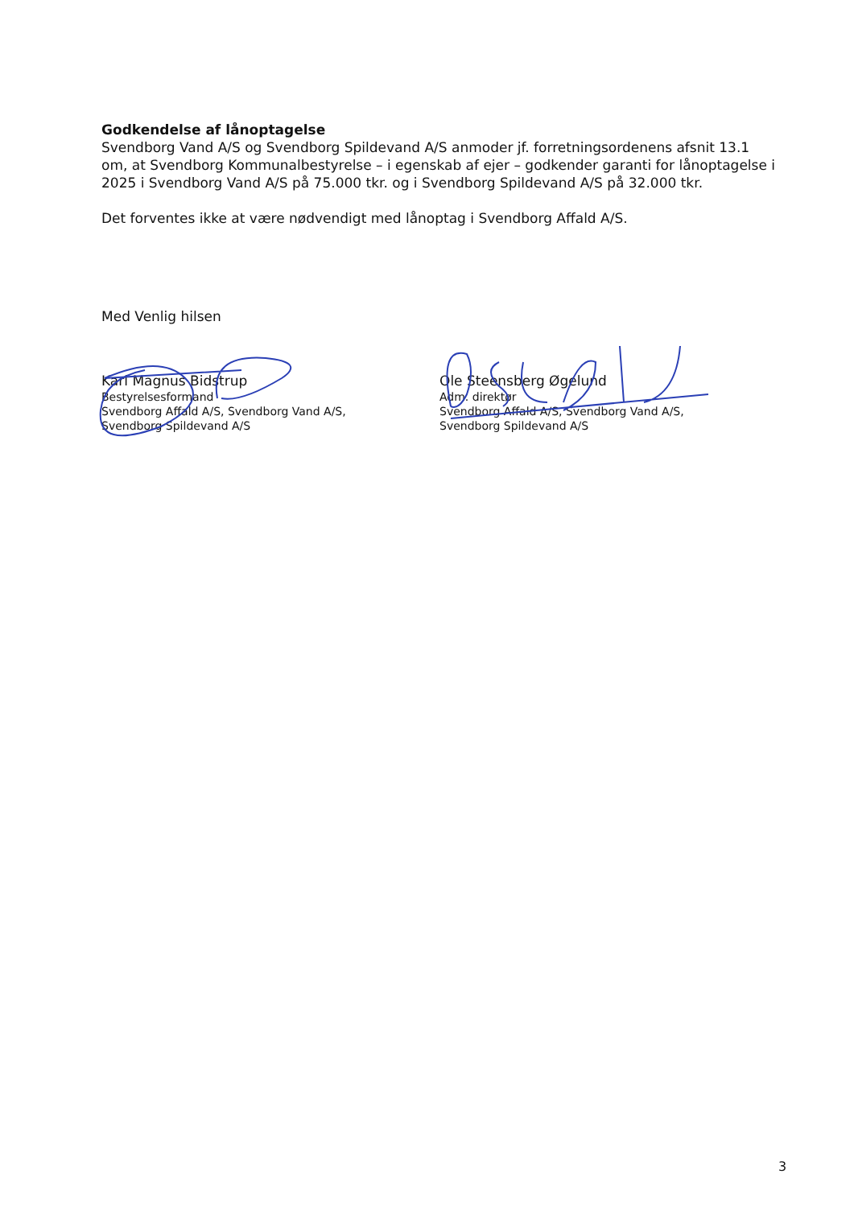Godkendelse af lånoptagelse
Svendborg Vand A/S og Svendborg Spildevand A/S anmoder jf. forretningsordenens afsnit 13.1 om, at Svendborg Kommunalbestyrelse – i egenskab af ejer – godkender garanti for lånoptagelse i 2025 i Svendborg Vand A/S på 75.000 tkr. og i Svendborg Spildevand A/S på 32.000 tkr.
Det forventes ikke at være nødvendigt med lånoptag i Svendborg Affald A/S.
Med Venlig hilsen
Karl Magnus Bidstrup
Bestyrelsesformand
Svendborg Affald A/S, Svendborg Vand A/S,
Svendborg Spildevand A/S
Ole Steensberg Øgelund
Adm. direktør
Svendborg Affald A/S, Svendborg Vand A/S,
Svendborg Spildevand A/S
3